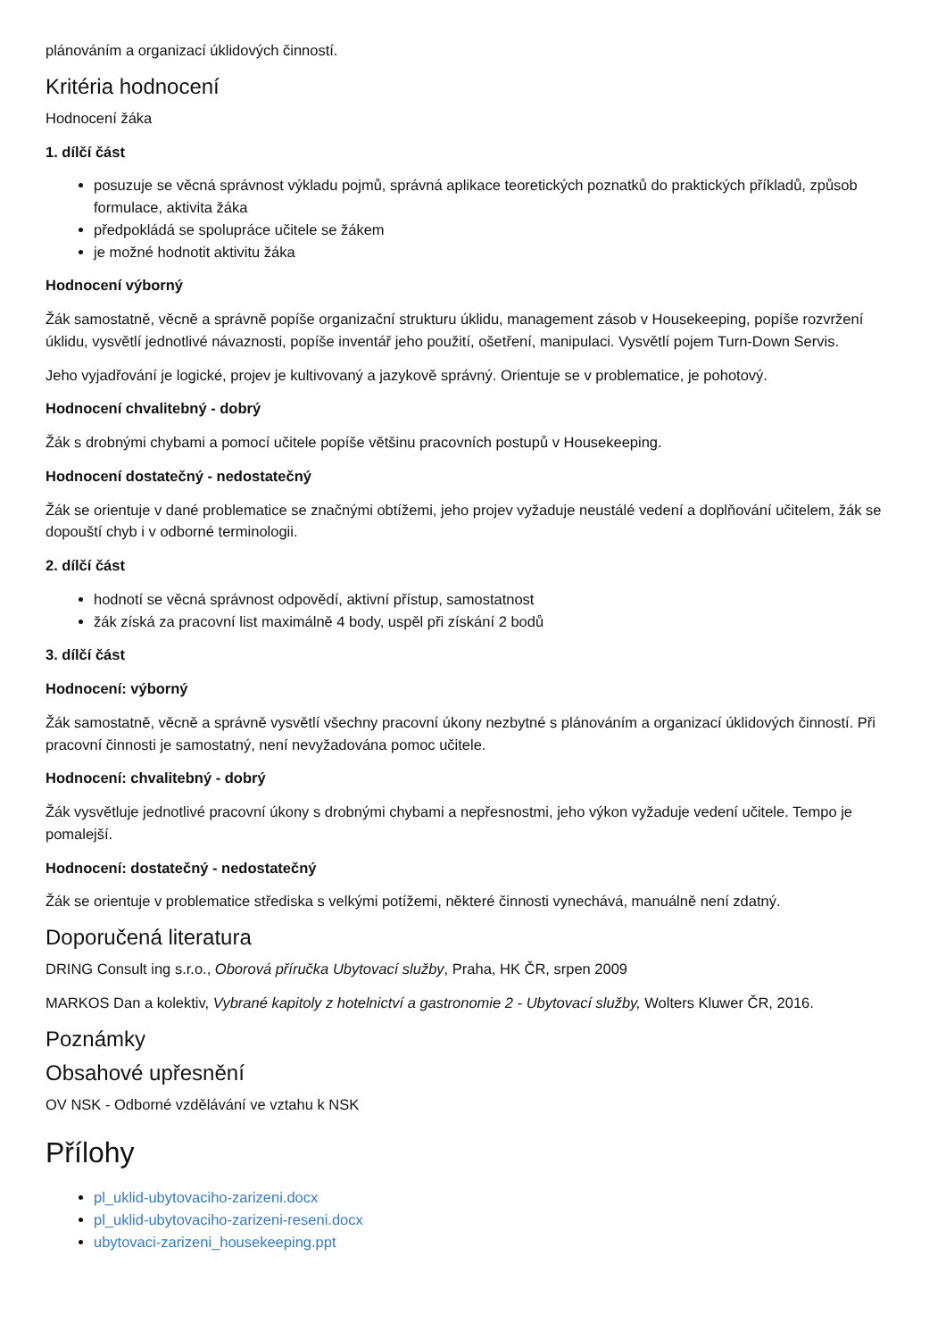plánováním a organizací úklidových činností.
Kritéria hodnocení
Hodnocení žáka
1. dílčí část
posuzuje se věcná správnost výkladu pojmů, správná aplikace teoretických poznatků do praktických příkladů, způsob formulace, aktivita žáka
předpokládá se spolupráce učitele se žákem
je možné hodnotit aktivitu žáka
Hodnocení výborný
Žák samostatně, věcně a správně popíše organizační strukturu úklidu, management zásob v Housekeeping, popíše rozvržení úklidu, vysvětlí jednotlivé návaznosti, popíše inventář jeho použití, ošetření, manipulaci. Vysvětlí pojem Turn-Down Servis.
Jeho vyjadřování je logické, projev je kultivovaný a jazykově správný. Orientuje se v problematice, je pohotový.
Hodnocení chvalitebný - dobrý
Žák s drobnými chybami a pomocí učitele popíše většinu pracovních postupů v Housekeeping.
Hodnocení dostatečný - nedostatečný
Žák se orientuje v dané problematice se značnými obtížemi, jeho projev vyžaduje neustálé vedení a doplňování učitelem, žák se dopouští chyb i v odborné terminologii.
2. dílčí část
hodnotí se věcná správnost odpovědí, aktivní přístup, samostatnost
žák získá za pracovní list maximálně 4 body, uspěl při získání 2 bodů
3. dílčí část
Hodnocení: výborný
Žák samostatně, věcně a správně vysvětlí všechny pracovní úkony nezbytné s plánováním a organizací úklidových činností. Při pracovní činnosti je samostatný, není nevyžadována pomoc učitele.
Hodnocení: chvalitebný - dobrý
Žák vysvětluje jednotlivé pracovní úkony s drobnými chybami a nepřesnostmi, jeho výkon vyžaduje vedení učitele. Tempo je pomalejší.
Hodnocení: dostatečný - nedostatečný
Žák se orientuje v problematice střediska s velkými potížemi, některé činnosti vynechává, manuálně není zdatný.
Doporučená literatura
DRING Consult ing s.r.o., Oborová příručka Ubytovací služby, Praha, HK ČR, srpen 2009
MARKOS Dan a kolektiv, Vybrané kapitoly z hotelnictví a gastronomie 2 - Ubytovací služby, Wolters Kluwer ČR, 2016.
Poznámky
Obsahové upřesnění
OV NSK - Odborné vzdělávání ve vztahu k NSK
Přílohy
pl_uklid-ubytovaciho-zarizeni.docx
pl_uklid-ubytovaciho-zarizeni-reseni.docx
ubytovaci-zarizeni_housekeeping.ppt